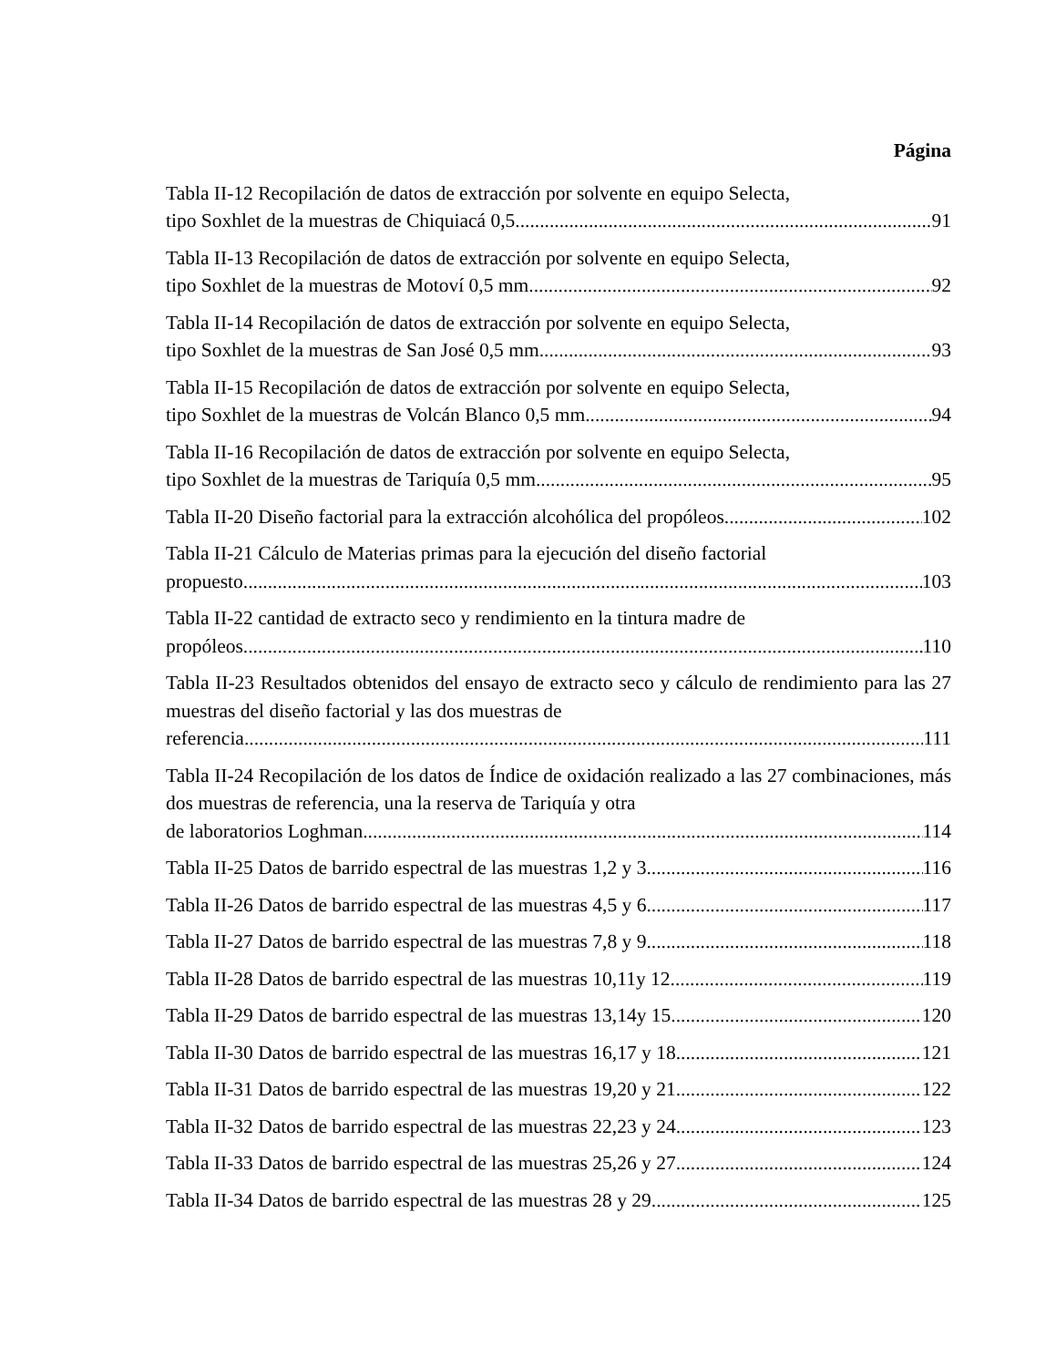Página
Tabla II-12 Recopilación de datos de extracción por solvente en equipo Selecta,
tipo Soxhlet de la muestras de Chiquiacá 0,5 91
Tabla II-13 Recopilación de datos de extracción por solvente en equipo Selecta,
tipo Soxhlet de la muestras de Motoví 0,5 mm. 92
Tabla II-14 Recopilación de datos de extracción por solvente en equipo Selecta,
tipo Soxhlet de la muestras de San José 0,5 mm. 93
Tabla II-15 Recopilación de datos de extracción por solvente en equipo Selecta,
tipo Soxhlet de la muestras de Volcán Blanco 0,5 mm. 94
Tabla II-16 Recopilación de datos de extracción por solvente en equipo Selecta,
tipo Soxhlet de la muestras de Tariquía 0,5 mm 95
Tabla II-20 Diseño factorial para la extracción alcohólica del propóleos. 102
Tabla II-21 Cálculo de Materias primas para la ejecución del diseño factorial
propuesto. 103
Tabla II-22 cantidad de extracto seco y rendimiento en la tintura madre de
propóleos 110
Tabla II-23 Resultados obtenidos del ensayo de extracto seco y cálculo de rendimiento para las 27 muestras del diseño factorial y las dos muestras de
referencia. 111
Tabla II-24 Recopilación de los datos de Índice de oxidación realizado a las 27 combinaciones, más dos muestras de referencia, una la reserva de Tariquía y otra
de laboratorios Loghman 114
Tabla II-25 Datos de barrido espectral de las muestras 1,2 y 3. 116
Tabla II-26 Datos de barrido espectral de las muestras 4,5 y 6. 117
Tabla II-27 Datos de barrido espectral de las muestras 7,8 y 9. 118
Tabla II-28 Datos de barrido espectral de las muestras 10,11y 12. 119
Tabla II-29 Datos de barrido espectral de las muestras 13,14y 15. 120
Tabla II-30 Datos de barrido espectral de las muestras 16,17 y 18. 121
Tabla II-31 Datos de barrido espectral de las muestras 19,20 y 21. 122
Tabla II-32 Datos de barrido espectral de las muestras 22,23 y 24. 123
Tabla II-33 Datos de barrido espectral de las muestras 25,26 y 27. 124
Tabla II-34 Datos de barrido espectral de las muestras 28 y 29. 125